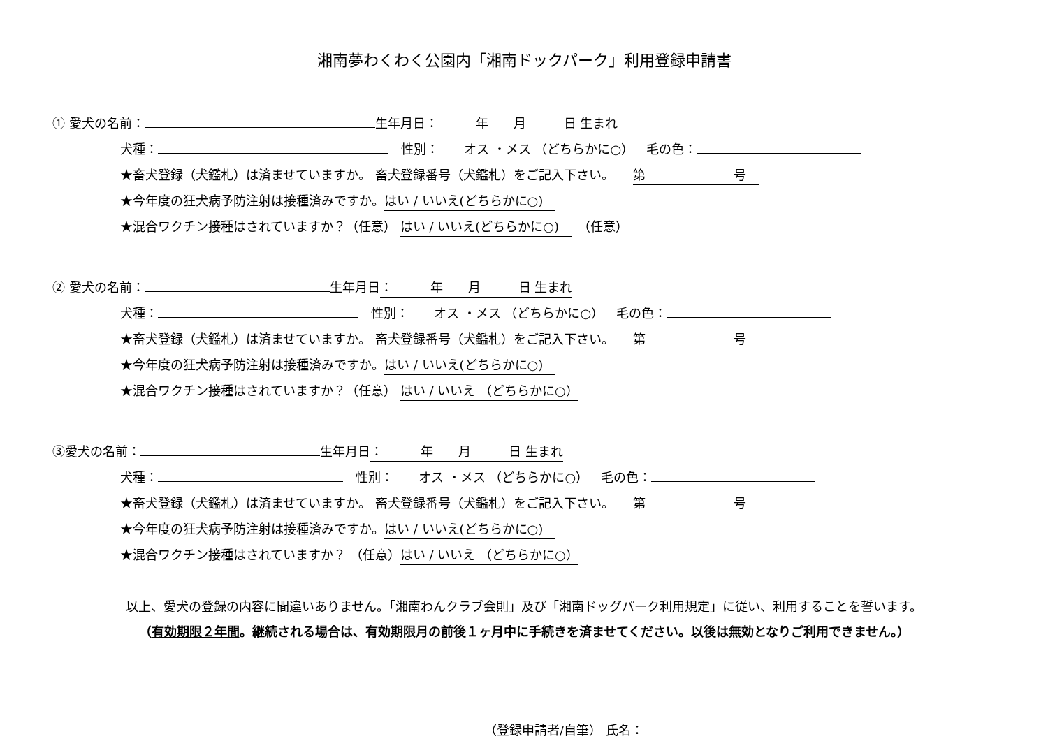湘南夢わくわく公園内「湘南ドックパーク」利用登録申請書
① 愛犬の名前： 生年月日：　　　年　　月　　　日 生まれ
犬種：　性別：　　オス ・メス （どちらかに○） 　毛の色：
★畜犬登録（犬鑑札）は済ませていますか。 畜犬登録番号（犬鑑札）をご記入下さい。　　第　　　　　　　号
★今年度の狂犬病予防注射は接種済みですか。はい / いいえ(どちらかに○)　
★混合ワクチン接種はされていますか？（任意） はい / いいえ(どちらかに○)　　（任意）
② 愛犬の名前： 生年月日：　　　年　　月　　　日 生まれ
犬種：　性別：　　オス ・メス （どちらかに○） 　毛の色：
★畜犬登録（犬鑑札）は済ませていますか。 畜犬登録番号（犬鑑札）をご記入下さい。　　第　　　　　　　号
★今年度の狂犬病予防注射は接種済みですか。はい / いいえ(どちらかに○)　
★混合ワクチン接種はされていますか？（任意） はい / いいえ （どちらかに○）
③愛犬の名前： 生年月日：　　　年　　月　　　日 生まれ
犬種：　性別：　　オス ・メス （どちらかに○） 　毛の色：
★畜犬登録（犬鑑札）は済ませていますか。 畜犬登録番号（犬鑑札）をご記入下さい。　　第　　　　　　　号
★今年度の狂犬病予防注射は接種済みですか。はい / いいえ(どちらかに○)　
★混合ワクチン接種はされていますか？ （任意）はい / いいえ （どちらかに○）
以上、愛犬の登録の内容に間違いありません。「湘南わんクラブ会則」及び「湘南ドッグパーク利用規定」に従い、利用することを誓います。
（有効期限２年間。継続される場合は、有効期限月の前後１ヶ月中に手続きを済ませてください。以後は無効となりご利用できません。）
（登録申請者/自筆） 氏名：